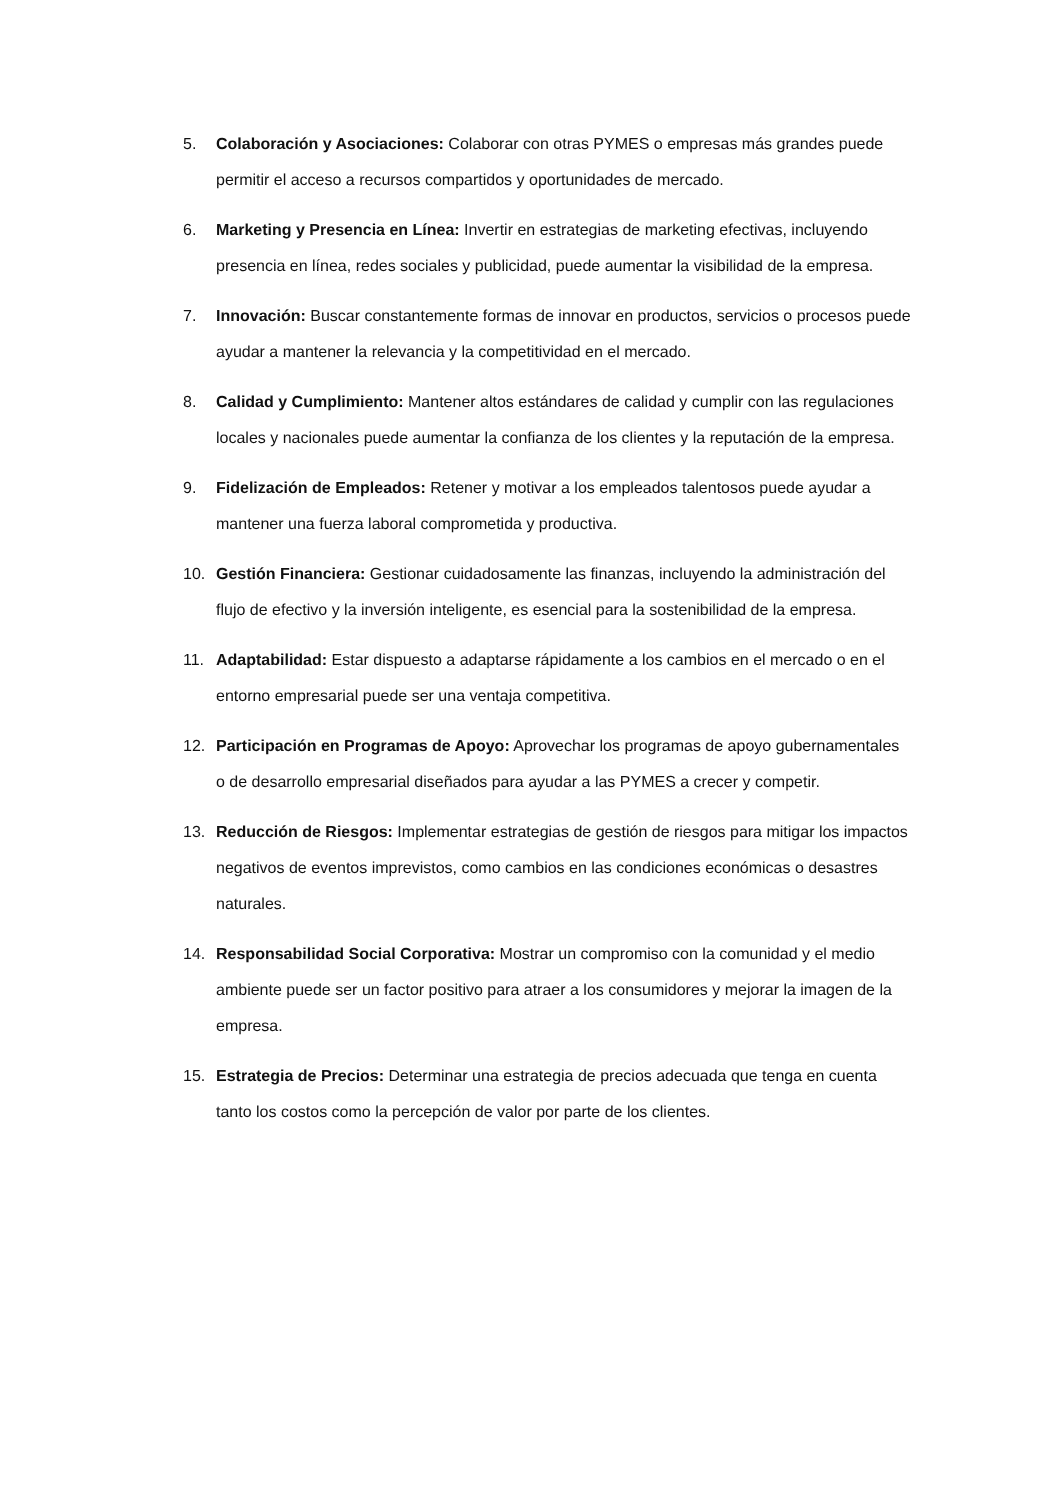5. Colaboración y Asociaciones: Colaborar con otras PYMES o empresas más grandes puede permitir el acceso a recursos compartidos y oportunidades de mercado.
6. Marketing y Presencia en Línea: Invertir en estrategias de marketing efectivas, incluyendo presencia en línea, redes sociales y publicidad, puede aumentar la visibilidad de la empresa.
7. Innovación: Buscar constantemente formas de innovar en productos, servicios o procesos puede ayudar a mantener la relevancia y la competitividad en el mercado.
8. Calidad y Cumplimiento: Mantener altos estándares de calidad y cumplir con las regulaciones locales y nacionales puede aumentar la confianza de los clientes y la reputación de la empresa.
9. Fidelización de Empleados: Retener y motivar a los empleados talentosos puede ayudar a mantener una fuerza laboral comprometida y productiva.
10. Gestión Financiera: Gestionar cuidadosamente las finanzas, incluyendo la administración del flujo de efectivo y la inversión inteligente, es esencial para la sostenibilidad de la empresa.
11. Adaptabilidad: Estar dispuesto a adaptarse rápidamente a los cambios en el mercado o en el entorno empresarial puede ser una ventaja competitiva.
12. Participación en Programas de Apoyo: Aprovechar los programas de apoyo gubernamentales o de desarrollo empresarial diseñados para ayudar a las PYMES a crecer y competir.
13. Reducción de Riesgos: Implementar estrategias de gestión de riesgos para mitigar los impactos negativos de eventos imprevistos, como cambios en las condiciones económicas o desastres naturales.
14. Responsabilidad Social Corporativa: Mostrar un compromiso con la comunidad y el medio ambiente puede ser un factor positivo para atraer a los consumidores y mejorar la imagen de la empresa.
15. Estrategia de Precios: Determinar una estrategia de precios adecuada que tenga en cuenta tanto los costos como la percepción de valor por parte de los clientes.